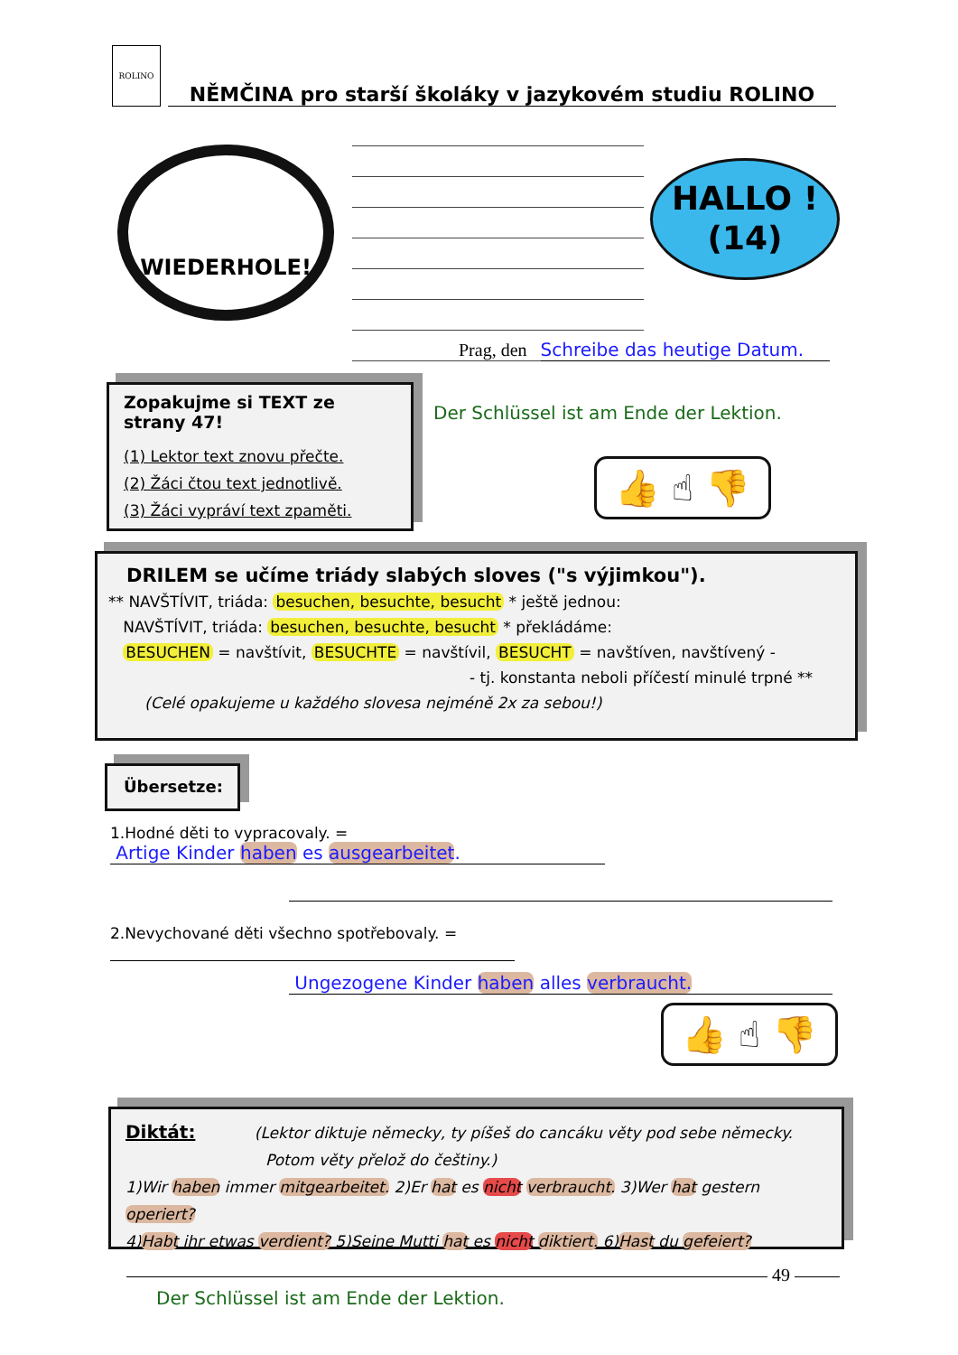ROLINO NĚMČINA pro starší školáky v jazykovém studiu ROLINO
WIEDERHOLE!
HALLO !
(14)
Prag, den Schreibe das heutige Datum.
Zopakujme si TEXT ze strany 47!
(1) Lektor text znovu přečte.
(2) Žáci čtou text jednotlivě.
(3) Žáci vypráví text zpaměti.
Der Schlüssel ist am Ende der Lektion.
👍 ☝ 👎
DRILEM se učíme triády slabých sloves ("s výjimkou").
** NAVŠTÍVIT, triáda: besuchen, besuchte, besucht * ještě jednou:
NAVŠTÍVIT, triáda: besuchen, besuchte, besucht * překládáme:
BESUCHEN = navštívit, BESUCHTE = navštívil, BESUCHT = navštíven, navštívený -
- tj. konstanta neboli příčestí minulé trpné **
(Celé opakujeme u každého slovesa nejméně 2x za sebou!)
Übersetze:
1.Hodné děti to vypracovaly. = Artige Kinder haben es ausgearbeitet.
2.Nevychované děti všechno spotřebovaly. =
Ungezogene Kinder haben alles verbraucht.
👍 ☝ 👎
Diktát: (Lektor diktuje německy, ty píšeš do cancáku věty pod sebe německy.
Potom věty přelož do češtiny.)
1)Wir haben immer mitgearbeitet. 2)Er hat es nicht verbraucht. 3)Wer hat gestern operiert?
4)Habt ihr etwas verdient? 5)Seine Mutti hat es nicht diktiert. 6)Hast du gefeiert?
49
Der Schlüssel ist am Ende der Lektion.